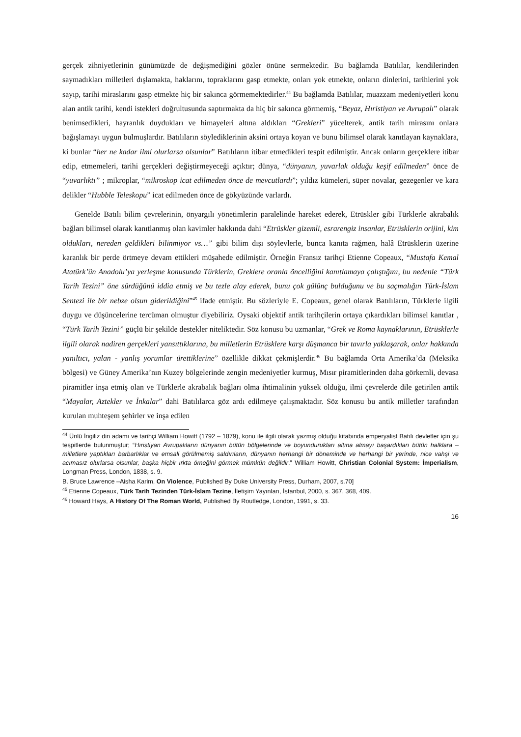gerçek zihniyetlerinin günümüzde de değişmediğini gözler önüne sermektedir. Bu bağlamda Batılılar, kendilerinden saymadıkları milletleri dışlamakta, haklarını, topraklarını gasp etmekte, onları yok etmekte, onların dinlerini, tarihlerini yok sayıp, tarihi miraslarını gasp etmekte hiç bir sakınca görmemektedirler.<sup>44</sup> Bu bağlamda Batılılar, muazzam medeniyetleri konu alan antik tarihi, kendi istekleri doğrultusunda saptırmakta da hiç bir sakınca görmemiş, “Beyaz, Hıristiyan ve Avrupalı” olarak benimsedikleri, hayranlık duydukları ve himayeleri altına aldıkları “Grekleri” yücelterek, antik tarih mirasını onlara bağışlamayı uygun bulmuşlardır. Batılıların söylediklerinin aksini ortaya koyan ve bunu bilimsel olarak kanıtlayan kaynaklara, ki bunlar “her ne kadar ilmi olurlarsa olsunlar” Batılıların itibar etmedikleri tespit edilmiştir. Ancak onların gerçeklere itibar edip, etmemeleri, tarihi gerçekleri değiştirmeyeceği açıktır; dünya, “dünyanın, yuvarlak olduğu keşif edilmeden” önce de “yuvarlıktı” ; mikroplar, “mikroskop icat edilmeden önce de mevcutlardı”; yıldız kümeleri, süper novalar, gezegenler ve kara delikler “Hubble Teleskopu” icat edilmeden önce de gökyüzünde varlardı.
Genelde Batılı bilim çevrelerinin, önyargılı yönetimlerin paralelinde hareket ederek, Etrüskler gibi Türklerle akrabalık bağları bilimsel olarak kanıtlanmış olan kavimler hakkında dahi “Etrüskler gizemli, esrarengiz insanlar, Etrüsklerin orijini, kim oldukları, nereden geldikleri bilinmiyor vs…” gibi bilim dışı söylevlerle, bunca kanıta rağmen, halâ Etrüsklerin üzerine karanlık bir perde örtmeye devam ettikleri müşahede edilmiştir. Örneğin Fransız tarihçi Etienne Copeaux, “Mustafa Kemal Atatürk’ün Anadolu’ya yerleşme konusunda Türklerin, Greklere oranla öncelliğini kanıtlamaya çalıştığını, bu nedenle “Türk Tarih Tezini” öne sürdüğünü iddia etmiş ve bu tezle alay ederek, bunu çok gülünç bulduğunu ve bu saçmalığın Türk-İslam Sentezi ile bir nebze olsun giderildiğini”<sup>45</sup> ifade etmiştir. Bu sözleriyle E. Copeaux, genel olarak Batılıların, Türklerle ilgili duygu ve düşüncelerine tercüman olmuştur diyebiliriz. Oysaki objektif antik tarihçilerin ortaya çıkardıkları bilimsel kanıtlar , “Türk Tarih Tezini” güçlü bir şekilde destekler niteliktedir. Söz konusu bu uzmanlar, “Grek ve Roma kaynaklarının, Etrüsklerle ilgili olarak nadiren gerçekleri yansıttıklarına, bu milletlerin Etrüsklere karşı düşmanca bir tavırla yaklaşarak, onlar hakkında yanıltıcı, yalan - yanlış yorumlar ürettiklerine” özellikle dikkat çekmişlerdir.<sup>46</sup> Bu bağlamda Orta Amerika’da (Meksika bölgesi) ve Güney Amerika’nın Kuzey bölgelerinde zengin medeniyetler kurmuş, Mısır piramitlerinden daha görkemli, devasa piramitler inşa etmiş olan ve Türklerle akrabalık bağları olma ihtimalinin yüksek olduğu, ilmi çevrelerde dile getirilen antik “Mayalar, Aztekler ve İnkalar” dahi Batılılarca göz ardı edilmeye çalışmaktadır. Söz konusu bu antik milletler tarafından kurulan muhteşem şehirler ve inşa edilen
<sup>44</sup> Ünlü İngiliz din adamı ve tarihçi William Howitt (1792 – 1879), konu ile ilgili olarak yazmış olduğu kitabında emperyalist Batılı devletler için şu tespitlerde bulunmuştur; “Hıristiyan Avrupalıların dünyanın bütün bölgelerinde ve boyundurukları altına almayı başardıkları bütün halklara – milletlere yaptıkları barbarlıklar ve emsali görülmemiş saldırıların, dünyanın herhangi bir döneminde ve herhangi bir yerinde, nice vahşi ve acımasız olurlarsa olsunlar, başka hiçbir ırkta örneğini görmek mümkün değildir.” William Howitt, Christian Colonial System: İmperialism, Longman Press, London, 1838, s. 9.
B. Bruce Lawrence –Aisha Karim, On Violence, Published By Duke University Press, Durham, 2007, s.70]
<sup>45</sup> Etienne Copeaux, Türk Tarih Tezinden Türk-İslam Tezine, İletişim Yayınları, İstanbul, 2000, s. 367, 368, 409.
<sup>46</sup> Howard Hays, A History Of The Roman World, Published By Routledge, London, 1991, s. 33.
16